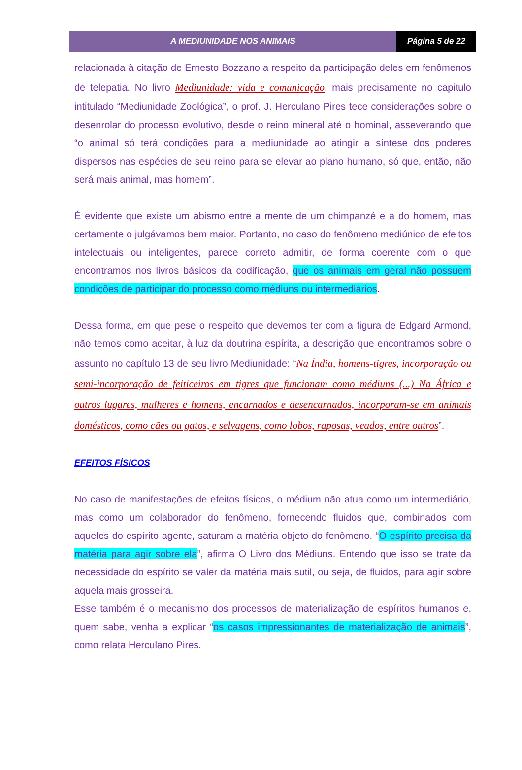A MEDIUNIDADE NOS ANIMAIS Página 5 de 22
relacionada à citação de Ernesto Bozzano a respeito da participação deles em fenômenos de telepatia. No livro Mediunidade: vida e comunicação, mais precisamente no capitulo intitulado “Mediunidade Zoológica”, o prof. J. Herculano Pires tece considerações sobre o desenrolar do processo evolutivo, desde o reino mineral até o hominal, asseverando que “o animal só terá condições para a mediunidade ao atingir a síntese dos poderes dispersos nas espécies de seu reino para se elevar ao plano humano, só que, então, não será mais animal, mas homem”.
É evidente que existe um abismo entre a mente de um chimpanzé e a do homem, mas certamente o julgávamos bem maior. Portanto, no caso do fenômeno mediúnico de efeitos intelectuais ou inteligentes, parece correto admitir, de forma coerente com o que encontramos nos livros básicos da codificação, que os animais em geral não possuem condições de participar do processo como médiuns ou intermediários.
Dessa forma, em que pese o respeito que devemos ter com a figura de Edgard Armond, não temos como aceitar, à luz da doutrina espírita, a descrição que encontramos sobre o assunto no capítulo 13 de seu livro Mediunidade: “Na Índia, homens-tigres, incorporação ou semi-incorporação de feiticeiros em tigres que funcionam como médiuns (...) Na África e outros lugares, mulheres e homens, encarnados e desencarnados, incorporam-se em animais domésticos, como cães ou gatos, e selvagens, como lobos, raposas, veados, entre outros”.
EFEITOS FÍSICOS
No caso de manifestações de efeitos físicos, o médium não atua como um intermediário, mas como um colaborador do fenômeno, fornecendo fluidos que, combinados com aqueles do espírito agente, saturam a matéria objeto do fenômeno. “O espírito precisa da matéria para agir sobre ela”, afirma O Livro dos Médiuns. Entendo que isso se trate da necessidade do espírito se valer da matéria mais sutil, ou seja, de fluidos, para agir sobre aquela mais grosseira.
Esse também é o mecanismo dos processos de materialização de espíritos humanos e, quem sabe, venha a explicar “os casos impressionantes de materialização de animais”, como relata Herculano Pires.